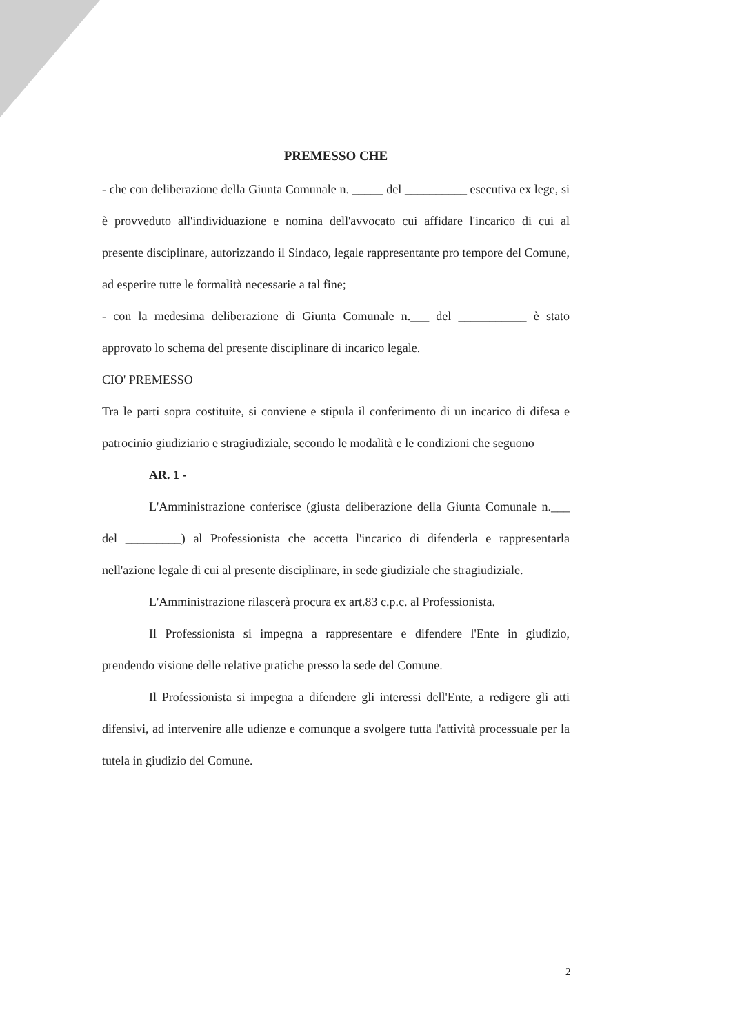PREMESSO CHE
- che con deliberazione della Giunta Comunale n. _____ del __________ esecutiva ex lege, si è provveduto all'individuazione e nomina dell'avvocato cui affidare l'incarico di cui al presente disciplinare, autorizzando il Sindaco, legale rappresentante pro tempore del Comune, ad esperire tutte le formalità necessarie a tal fine;
- con la medesima deliberazione di Giunta Comunale n.___ del ___________ è stato approvato lo schema del presente disciplinare di incarico legale.
CIO' PREMESSO
Tra le parti sopra costituite, si conviene e stipula il conferimento di un incarico di difesa e patrocinio giudiziario e stragiudiziale, secondo le modalità e le condizioni che seguono
AR. 1 -
L'Amministrazione conferisce (giusta deliberazione della Giunta Comunale n.___ del _________) al Professionista che accetta l'incarico di difenderla e rappresentarla nell'azione legale di cui al presente disciplinare, in sede giudiziale che stragiudiziale.
L'Amministrazione rilascerà procura ex art.83 c.p.c. al Professionista.
Il Professionista si impegna a rappresentare e difendere l'Ente in giudizio, prendendo visione delle relative pratiche presso la sede del Comune.
Il Professionista si impegna a difendere gli interessi dell'Ente, a redigere gli atti difensivi, ad intervenire alle udienze e comunque a svolgere tutta l'attività processuale per la tutela in giudizio del Comune.
2